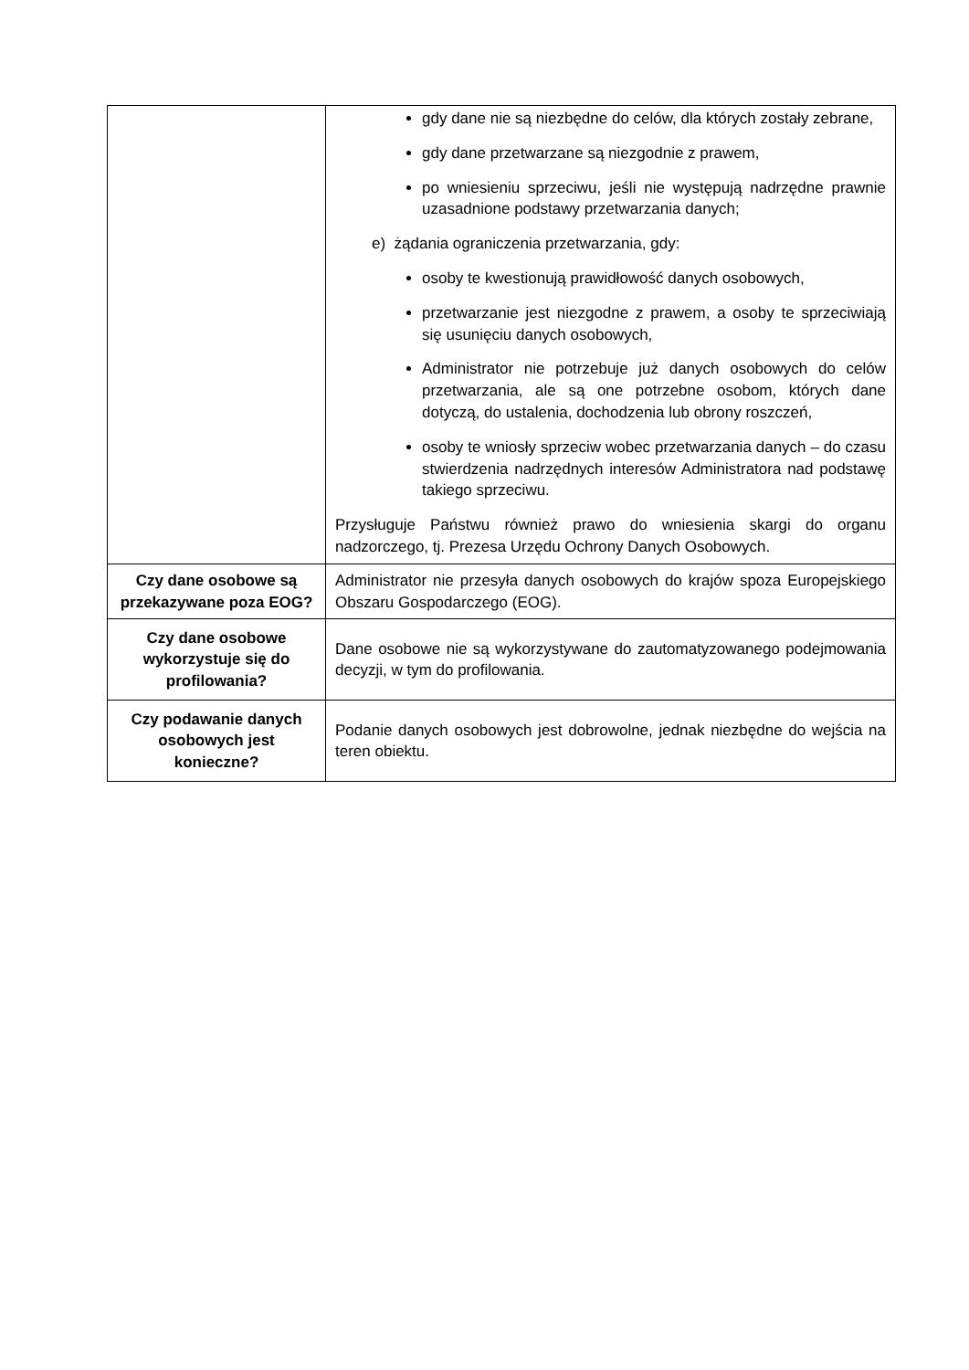| | gdy dane nie są niezbędne do celów, dla których zostały zebrane, gdy dane przetwarzane są niezgodnie z prawem, po wniesieniu sprzeciwu, jeśli nie występują nadrzędne prawnie uzasadnione podstawy przetwarzania danych; e) żądania ograniczenia przetwarzania, gdy: osoby te kwestionują prawidłowość danych osobowych, przetwarzanie jest niezgodne z prawem, a osoby te sprzeciwiają się usunięciu danych osobowych, Administrator nie potrzebuje już danych osobowych do celów przetwarzania, ale są one potrzebne osobom, których dane dotyczą, do ustalenia, dochodzenia lub obrony roszczeń, osoby te wniosły sprzeciw wobec przetwarzania danych – do czasu stwierdzenia nadrzędnych interesów Administratora nad podstawę takiego sprzeciwu. Przysługuje Państwu również prawo do wniesienia skargi do organu nadzorczego, tj. Prezesa Urzędu Ochrony Danych Osobowych. |
| Czy dane osobowe są przekazywane poza EOG? | Administrator nie przesyła danych osobowych do krajów spoza Europejskiego Obszaru Gospodarczego (EOG). |
| Czy dane osobowe wykorzystuje się do profilowania? | Dane osobowe nie są wykorzystywane do zautomatyzowanego podejmowania decyzji, w tym do profilowania. |
| Czy podawanie danych osobowych jest konieczne? | Podanie danych osobowych jest dobrowolne, jednak niezbędne do wejścia na teren obiektu. |